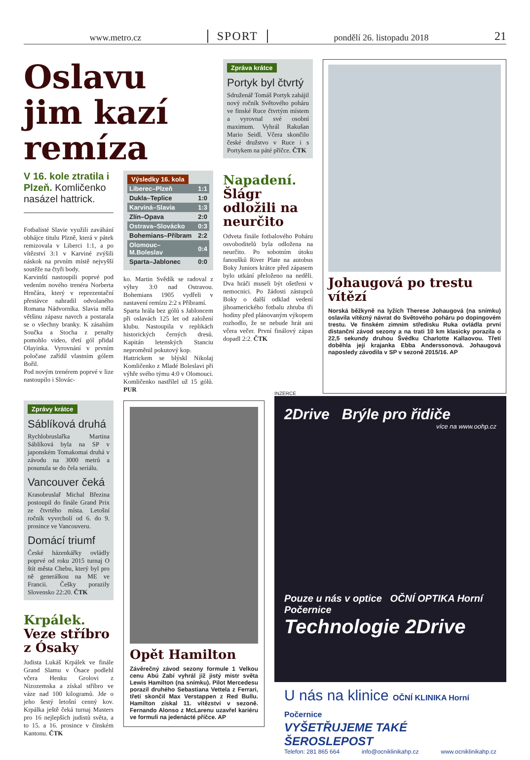www.metro.cz SPORT pondělí 26. listopadu 2018 21
Oslavu jim kazí remíza
V 16. kole ztratila i Plzeň. Komličenko nasázel hattrick.
Fotbalisté Slavie využili zaváhání obhájce titulu Plzně, která v pátek remizovala v Liberci 1:1, a po vítězství 3:1 v Karviné zvýšili náskok na prvním místě nejvyšší soutěže na čtyři body.
Karvinští nastoupili poprvé pod vedením nového trenéra Norberta Hrnčára, který v reprezentační přestávce nahradil odvolaného Romana Nádvorníka. Slavia měla většinu zápasu navrch a postarala se o všechny branky. K zásahům Součka a Stocha z penalty pomohlo video, třetí gól přidal Olayinka. Vyrovnání v prvním poločase zařídil vlastním gólem Bořil.
Pod novým trenérem poprvé v lize nastoupilo i Slovác-
Výsledky 16. kola
| Liberec–Plzeň | 1:1 |
| Dukla–Teplice | 1:0 |
| Karviná–Slavia | 1:3 |
| Zlín–Opava | 2:0 |
| Ostrava–Slovácko | 0:3 |
| Bohemians–Příbram | 2:2 |
| Olomouc–M.Boleslav | 0:4 |
| Sparta–Jablonec | 0:0 |
ko. Martin Svědík se radoval z výhry 3:0 nad Ostravou. Bohemians 1905 vydřeli v nastavení remízu 2:2 s Příbramí.
Sparta hrála bez gólů s Jabloncem při oslavách 125 let od založení klubu. Nastoupila v replikách historických černých dresů. Kapitán letenských Stanciu neproměnil pokutový kop.
Hattrickem se blýskl Nikolaj Komličenko z Mladé Boleslavi při výhře svého týmu 4:0 v Olomouci. Komličenko nastřílel už 15 gólů. PUR
Zpráva krátce
Portyk byl čtvrtý
Sdruženář Tomáš Portyk zahájil nový ročník Světového poháru ve finské Ruce čtvrtým místem a vyrovnal své osobní maximum. Vyhrál Rakušan Mario Seidl. Včera skončilo české družstvo v Ruce i s Portykem na páté příčce. ČTK
Napadení. Šlágr odložili na neurčito
Odveta finále fotbalového Poháru osvoboditelů byla odložena na neurčito. Po sobotním útoku fanoušků River Plate na autobus Boky Juniors krátce před zápasem bylo utkání přeloženo na neděli. Dva hráči museli být ošetřeni v nemocnici. Po žádosti zástupců Boky o další odklad vedení jihoamerického fotbalu zhruba tři hodiny před plánovaným výkopem rozhodlo, že se nebude hrát ani včera večer. První finálový zápas dopadl 2:2. ČTK
Johaugová po trestu vítězí
Norská běžkyně na lyžích Therese Johaugová (na snímku) oslavila vítězný návrat do Světového poháru po dopingovém trestu. Ve finském zimním středisku Ruka ovládla první distanční závod sezony a na trati 10 km klasicky porazila o 22,5 sekundy druhou Švédku Charlotte Kallaovou. Třetí doběhla její krajanka Ebba Anderssonová. Johaugová naposledy závodila v SP v sezoně 2015/16. AP
Zprávy krátce
Sáblíková druhá
Rychlobruslařka Martina Sáblíková byla na SP v japonském Tomakomai druhá v závodu na 3000 metrů a posunula se do čela seriálu.
Vancouver čeká
Krasobruslař Michal Březina postoupil do finále Grand Prix ze čtvrtého místa. Letošní ročník vyvrcholí od 6. do 9. prosince ve Vancouveru.
Domácí triumf
České házenkářky ovládly poprvé od roku 2015 turnaj O štít města Chebu, který byl pro ně generálkou na ME ve Francii. Češky porazily Slovensko 22:20. ČTK
Krpálek. Veze stříbro z Ósaky
Judista Lukáš Krpálek ve finále Grand Slamu v Ósace podlehl včera Henku Grolovi z Nizozemska a získal stříbro ve váze nad 100 kilogramů. Jde o jeho šestý letošní cenný kov. Krpálka ještě čeká turnaj Masters pro 16 nejlepších judistů světa, a to 15. a 16. prosince v čínském Kantonu. ČTK
Opět Hamilton
Závěrečný závod sezony formule 1 Velkou cenu Abú Zabí vyhrál již jistý mistr světa Lewis Hamilton (na snímku). Pilot Mercedesu porazil druhého Sebastiana Vettela z Ferrari, třetí skončil Max Verstappen z Red Bullu. Hamilton získal 11. vítězství v sezoně. Fernando Alonso z McLarenu uzavřel kariéru ve formuli na jedenácté příčce. AP
INZERCE
2Drive Brýle pro řidiče
více na www.oohp.cz
Pouze u nás v optice OČNÍ OPTIKA Horní Počernice
Technologie 2Drive
U nás na klinice OČNÍ KLINIKA Horní Počernice
VYŠETŘUJEME TAKÉ ŠEROSLEPOST
Telefon: 281 865 664 info@ocniklinikahp.cz www.ocniklinikahp.cz